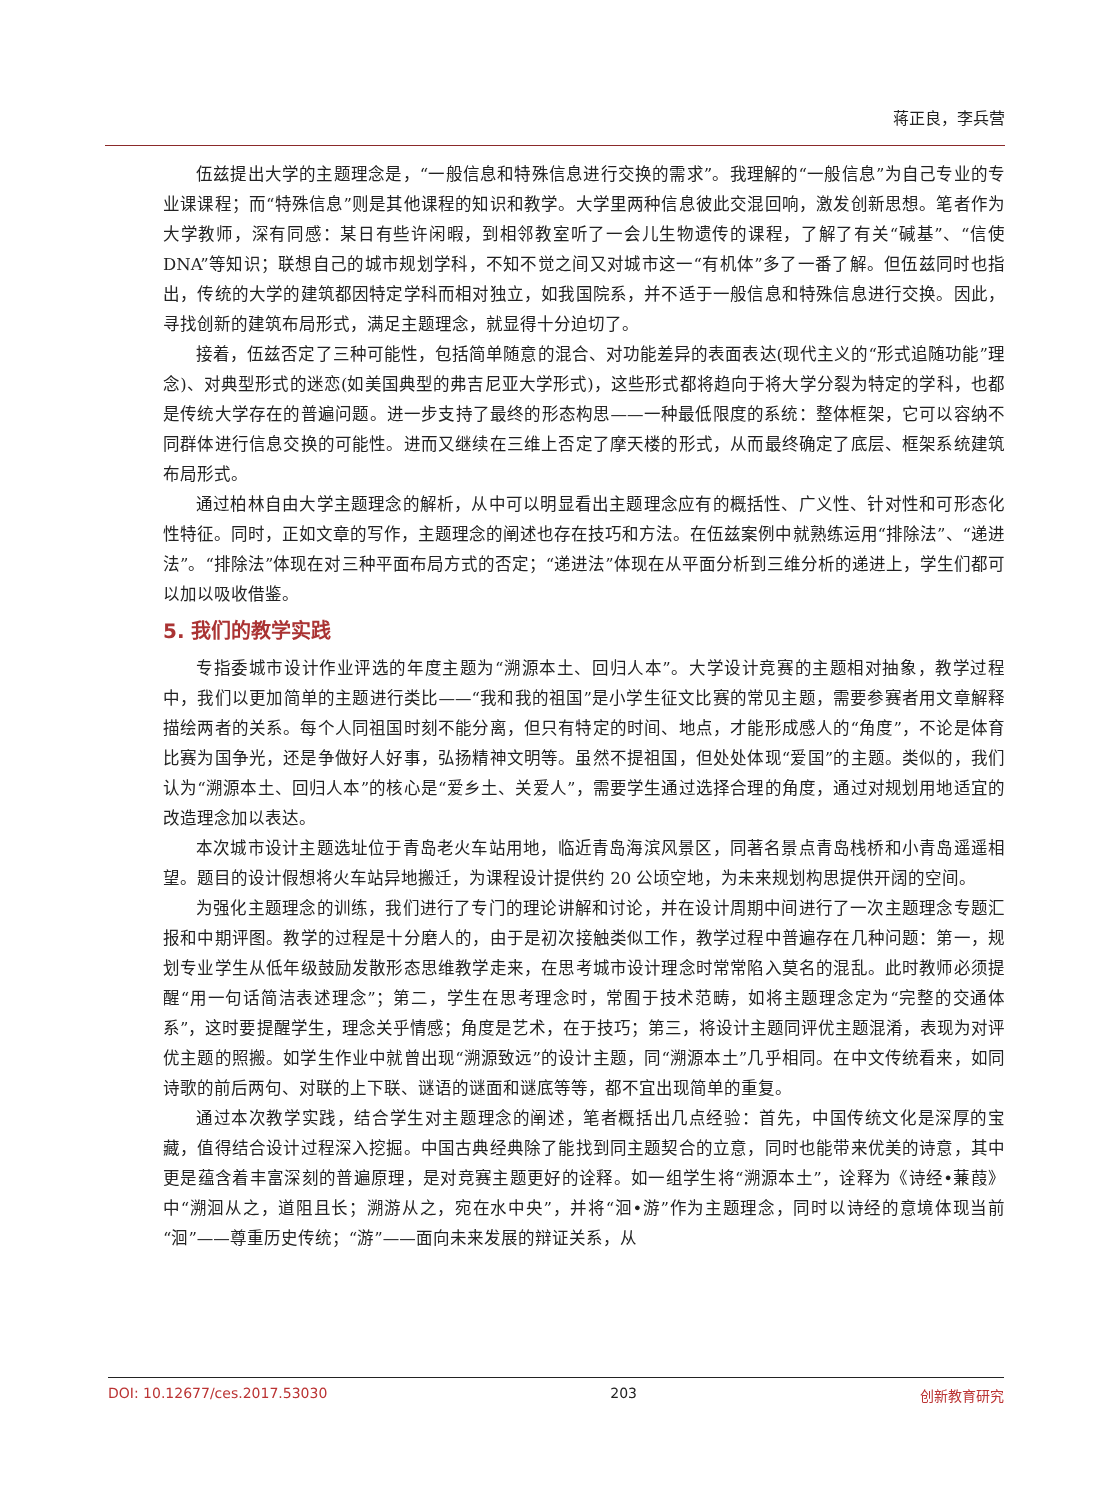蒋正良，李兵营
伍兹提出大学的主题理念是，“一般信息和特殊信息进行交换的需求”。我理解的“一般信息”为自己专业的专业课课程；而“特殊信息”则是其他课程的知识和教学。大学里两种信息彼此交混回响，激发创新思想。笔者作为大学教师，深有同感：某日有些许闲暇，到相邻教室听了一会儿生物遗传的课程，了解了有关“碱基”、“信使 DNA”等知识；联想自己的城市规划学科，不知不觉之间又对城市这一“有机体”多了一番了解。但伍兹同时也指出，传统的大学的建筑都因特定学科而相对独立，如我国院系，并不适于一般信息和特殊信息进行交换。因此，寻找创新的建筑布局形式，满足主题理念，就显得十分迫切了。
接着，伍兹否定了三种可能性，包括简单随意的混合、对功能差异的表面表达(现代主义的“形式追随功能”理念)、对典型形式的迷恋(如美国典型的弗吉尼亚大学形式)，这些形式都将趋向于将大学分裂为特定的学科，也都是传统大学存在的普遍问题。进一步支持了最终的形态构思——一种最低限度的系统：整体框架，它可以容纳不同群体进行信息交换的可能性。进而又继续在三维上否定了摩天楼的形式，从而最终确定了底层、框架系统建筑布局形式。
通过柏林自由大学主题理念的解析，从中可以明显看出主题理念应有的概括性、广义性、针对性和可形态化性特征。同时，正如文章的写作，主题理念的阐述也存在技巧和方法。在伍兹案例中就熟练运用“排除法”、“递进法”。“排除法”体现在对三种平面布局方式的否定；“递进法”体现在从平面分析到三维分析的递进上，学生们都可以加以吸收借鉴。
5. 我们的教学实践
专指委城市设计作业评选的年度主题为“溯源本土、回归人本”。大学设计竞赛的主题相对抽象，教学过程中，我们以更加简单的主题进行类比——“我和我的祖国”是小学生征文比赛的常见主题，需要参赛者用文章解释描绘两者的关系。每个人同祖国时刻不能分离，但只有特定的时间、地点，才能形成感人的“角度”，不论是体育比赛为国争光，还是争做好人好事，弘扬精神文明等。虽然不提祖国，但处处体现“爱国”的主题。类似的，我们认为“溯源本土、回归人本”的核心是“爱乡土、关爱人”，需要学生通过选择合理的角度，通过对规划用地适宜的改造理念加以表达。
本次城市设计主题选址位于青岛老火车站用地，临近青岛海滨风景区，同著名景点青岛栈桥和小青岛遥遥相望。题目的设计假想将火车站异地搬迁，为课程设计提供约 20 公顷空地，为未来规划构思提供开阔的空间。
为强化主题理念的训练，我们进行了专门的理论讲解和讨论，并在设计周期中间进行了一次主题理念专题汇报和中期评图。教学的过程是十分磨人的，由于是初次接触类似工作，教学过程中普遍存在几种问题：第一，规划专业学生从低年级鼓励发散形态思维教学走来，在思考城市设计理念时常常陷入莫名的混乱。此时教师必须提醒“用一句话简洁表述理念”；第二，学生在思考理念时，常囿于技术范畴，如将主题理念定为“完整的交通体系”，这时要提醒学生，理念关乎情感；角度是艺术，在于技巧；第三，将设计主题同评优主题混淆，表现为对评优主题的照搬。如学生作业中就曾出现“溯源致远”的设计主题，同“溯源本土”几乎相同。在中文传统看来，如同诗歌的前后两句、对联的上下联、谜语的谜面和谜底等等，都不宜出现简单的重复。
通过本次教学实践，结合学生对主题理念的阐述，笔者概括出几点经验：首先，中国传统文化是深厚的宝藏，值得结合设计过程深入挖掘。中国古典经典除了能找到同主题契合的立意，同时也能带来优美的诗意，其中更是蕴含着丰富深刻的普遍原理，是对竞赛主题更好的诠释。如一组学生将“溯源本土”，诠释为《诗经•蒹葭》中“溯洄从之，道阻且长；溯游从之，宛在水中央”，并将“洄•游”作为主题理念，同时以诗经的意境体现当前“洄”——尊重历史传统；“游”——面向未来发展的辩证关系，从
DOI: 10.12677/ces.2017.53030 203 创新教育研究